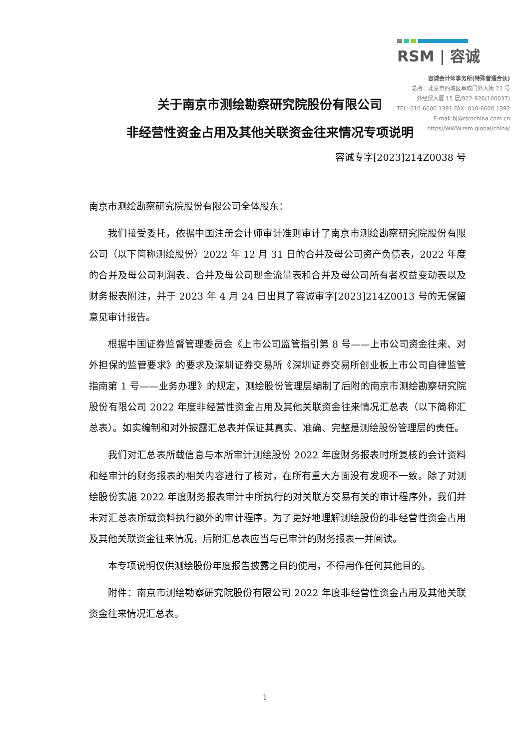RSM | 容诚
容诚会计师事务所(特殊普通合伙)
总所：北京市西城区阜成门外大街 22 号
外经贸大厦 15 层/922-926(100037)
TEL: 010-6600 1391 FAX: 010-6600 1392
E-mail:bj@rsmchina.com.cn
https//WWW.rsm.global/china/
关于南京市测绘勘察研究院股份有限公司
非经营性资金占用及其他关联资金往来情况专项说明
容诚专字[2023]214Z0038 号
南京市测绘勘察研究院股份有限公司全体股东：
我们接受委托，依据中国注册会计师审计准则审计了南京市测绘勘察研究院股份有限公司（以下简称测绘股份）2022 年 12 月 31 日的合并及母公司资产负债表，2022 年度的合并及母公司利润表、合并及母公司现金流量表和合并及母公司所有者权益变动表以及财务报表附注，并于 2023 年 4 月 24 日出具了容诚审字[2023]214Z0013 号的无保留意见审计报告。
根据中国证券监督管理委员会《上市公司监管指引第 8 号——上市公司资金往来、对外担保的监管要求》的要求及深圳证券交易所《深圳证券交易所创业板上市公司自律监管指南第 1 号——业务办理》的规定，测绘股份管理层编制了后附的南京市测绘勘察研究院股份有限公司 2022 年度非经营性资金占用及其他关联资金往来情况汇总表（以下简称汇总表）。如实编制和对外披露汇总表并保证其真实、准确、完整是测绘股份管理层的责任。
我们对汇总表所载信息与本所审计测绘股份 2022 年度财务报表时所复核的会计资料和经审计的财务报表的相关内容进行了核对，在所有重大方面没有发现不一致。除了对测绘股份实施 2022 年度财务报表审计中所执行的对关联方交易有关的审计程序外，我们并未对汇总表所载资料执行额外的审计程序。为了更好地理解测绘股份的非经营性资金占用及其他关联资金往来情况，后附汇总表应当与已审计的财务报表一并阅读。
本专项说明仅供测绘股份年度报告披露之目的使用，不得用作任何其他目的。
附件：南京市测绘勘察研究院股份有限公司 2022 年度非经营性资金占用及其他关联资金往来情况汇总表。
1